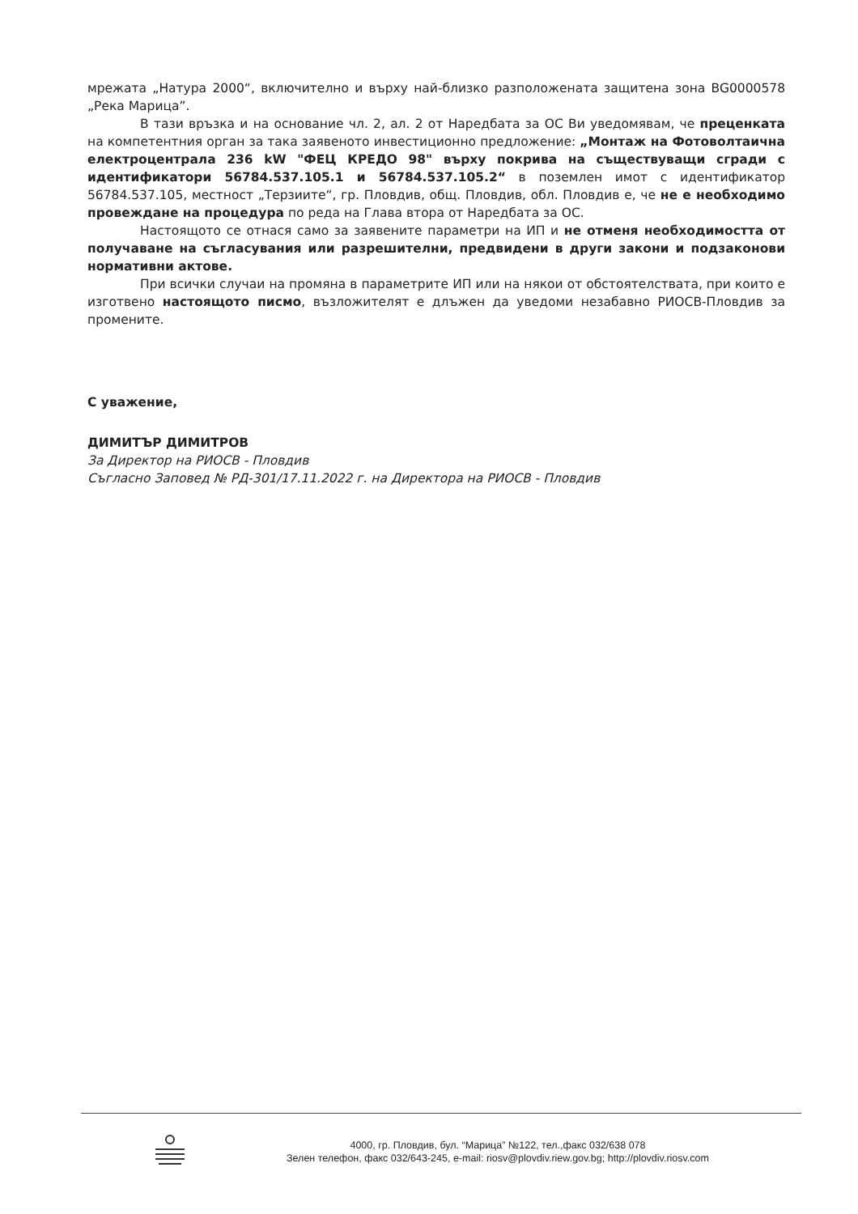мрежата „Натура 2000“, включително и върху най-близко разположената защитена зона BG0000578 „Река Марица”.
В тази връзка и на основание чл. 2, ал. 2 от Наредбата за ОС Ви уведомявам, че преценката на компетентния орган за така заявеното инвестиционно предложение: „Монтаж на Фотоволтаична електроцентрала 236 kW "ФЕЦ КРЕДО 98" върху покрива на съществуващи сгради с идентификатори 56784.537.105.1 и 56784.537.105.2“ в поземлен имот с идентификатор 56784.537.105, местност „Терзиите“, гр. Пловдив, общ. Пловдив, обл. Пловдив е, че не е необходимо провеждане на процедура по реда на Глава втора от Наредбата за ОС.
Настоящото се отнася само за заявените параметри на ИП и не отменя необходимостта от получаване на съгласувания или разрешителни, предвидени в други закони и подзаконови нормативни актове.
При всички случаи на промяна в параметрите ИП или на някои от обстоятелствата, при които е изготвено настоящото писмо, възложителят е длъжен да уведоми незабавно РИОСВ-Пловдив за промените.
С уважение,
ДИМИТЪР ДИМИТРОВ
За Директор на РИОСВ - Пловдив
Съгласно Заповед № РД-301/17.11.2022 г. на Директора на РИОСВ - Пловдив
4000, гр. Пловдив, бул. “Марица” №122, тел.,факс 032/638 078
Зелен телефон, факс 032/643-245, e-mail: riosv@plovdiv.riew.gov.bg; http://plovdiv.riosv.com